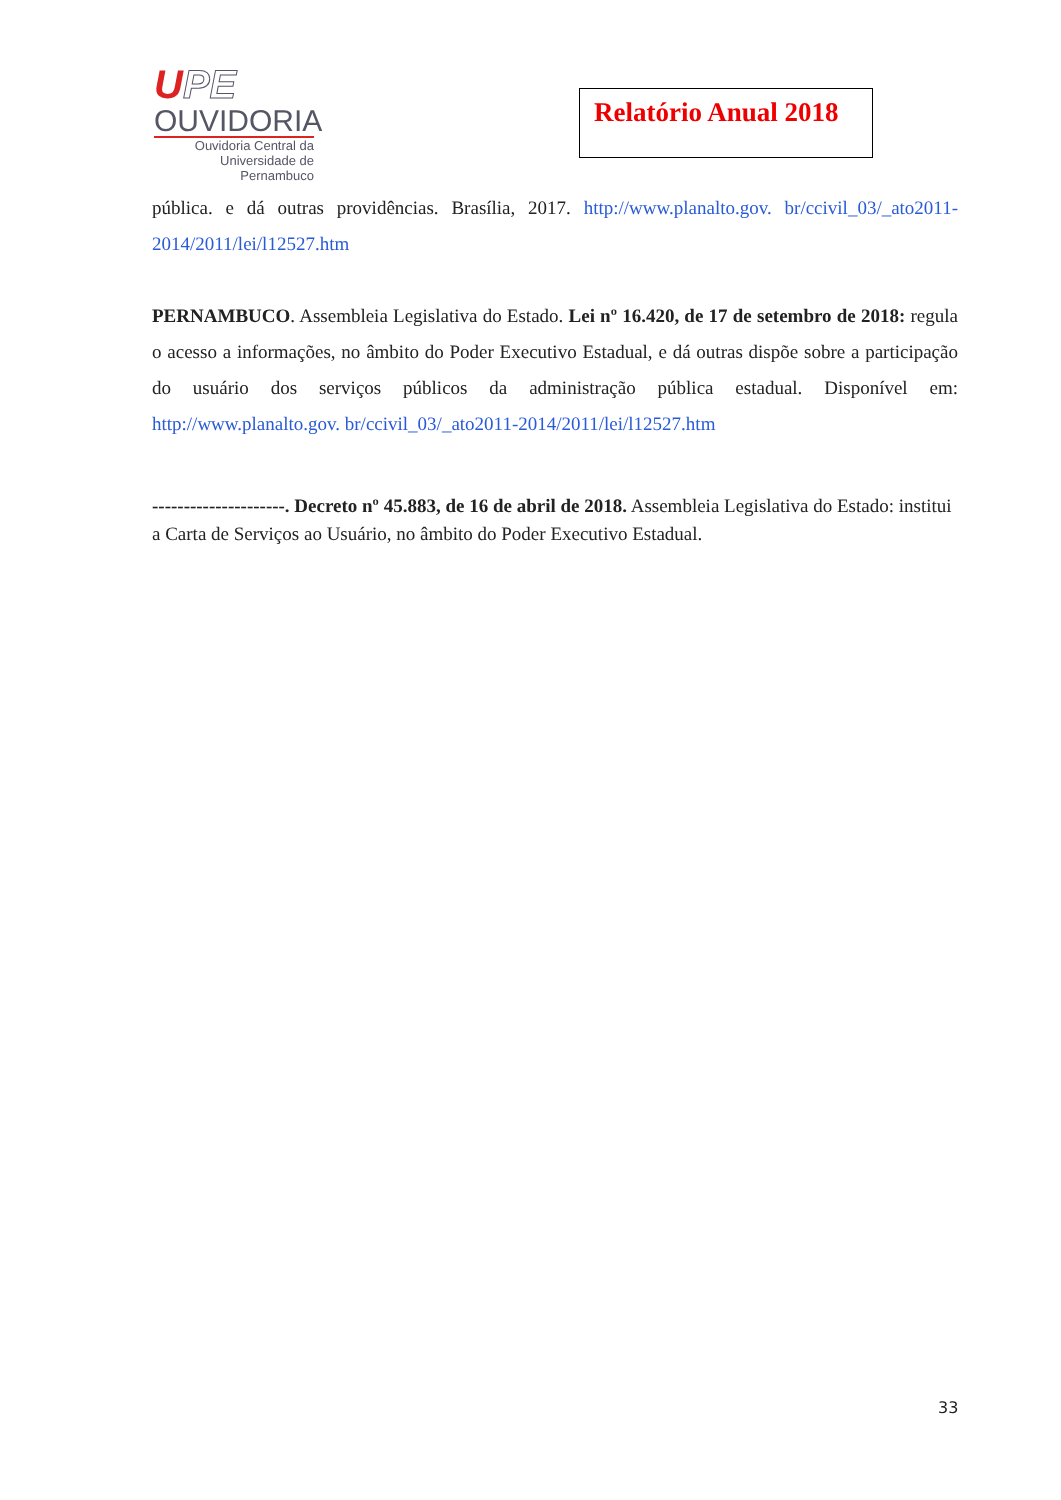UPE
OUVIDORIA
Ouvidoria Central da
Universidade de Pernambuco
Relatório Anual 2018
pública. e dá outras providências. Brasília, 2017. http://www.planalto.gov. br/ccivil_03/_ato2011-2014/2011/lei/l12527.htm
PERNAMBUCO. Assembleia Legislativa do Estado. Lei nº 16.420, de 17 de setembro de 2018: regula o acesso a informações, no âmbito do Poder Executivo Estadual, e dá outras dispõe sobre a participação do usuário dos serviços públicos da administração pública estadual. Disponível em: http://www.planalto.gov. br/ccivil_03/_ato2011-2014/2011/lei/l12527.htm
---------------------. Decreto nº 45.883, de 16 de abril de 2018. Assembleia Legislativa do Estado: institui a Carta de Serviços ao Usuário, no âmbito do Poder Executivo Estadual.
33